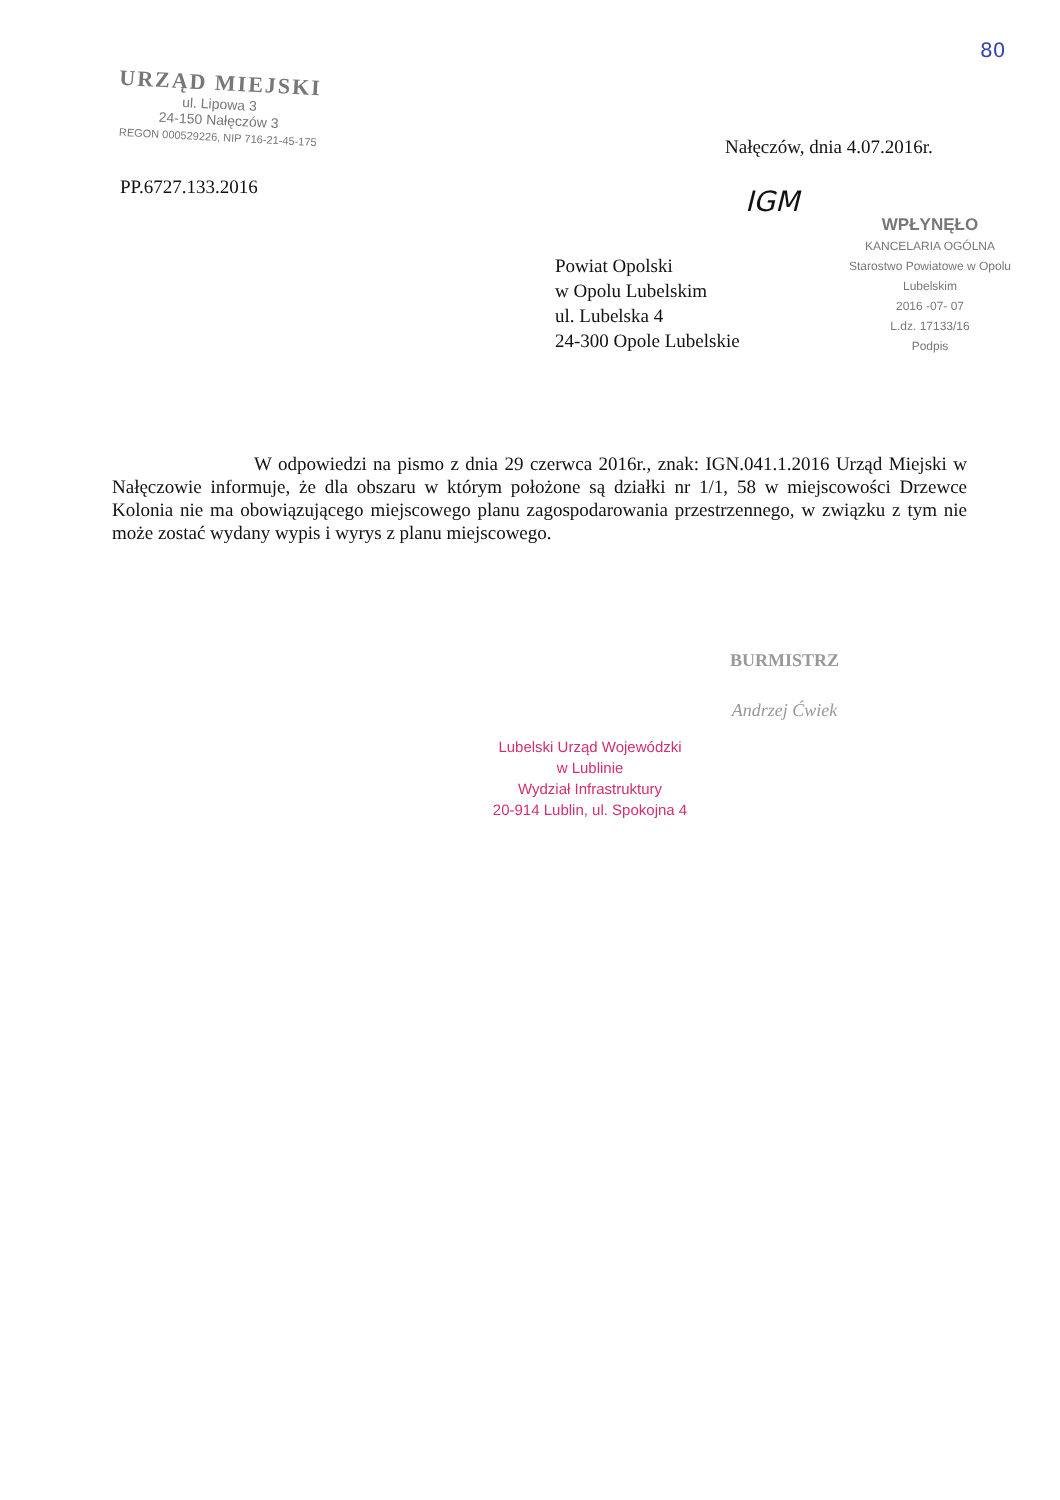80
URZĄD MIEJSKI
ul. Lipowa 3
24-150 Nałęczów 3
REGON 000529226, NIP 716-21-45-175
Nałęczów, dnia 4.07.2016r.
PP.6727.133.2016 IGM
Powiat Opolski
w Opolu Lubelskim
ul. Lubelska 4
24-300 Opole Lubelskie
WPŁYNĘŁO
KANCELARIA OGÓLNA
Starostwo Powiatowe w Opolu Lubelskim
2016 -07- 07
L.dz. 17133/16
Podpis
W odpowiedzi na pismo z dnia 29 czerwca 2016r., znak: IGN.041.1.2016 Urząd Miejski w Nałęczowie informuje, że dla obszaru w którym położone są działki nr 1/1, 58 w miejscowości Drzewce Kolonia nie ma obowiązującego miejscowego planu zagospodarowania przestrzennego, w związku z tym nie może zostać wydany wypis i wyrys z planu miejscowego.
BURMISTRZ
Andrzej Ćwiek
Lubelski Urząd Wojewódzki
w Lublinie
Wydział Infrastruktury
20-914 Lublin, ul. Spokojna 4